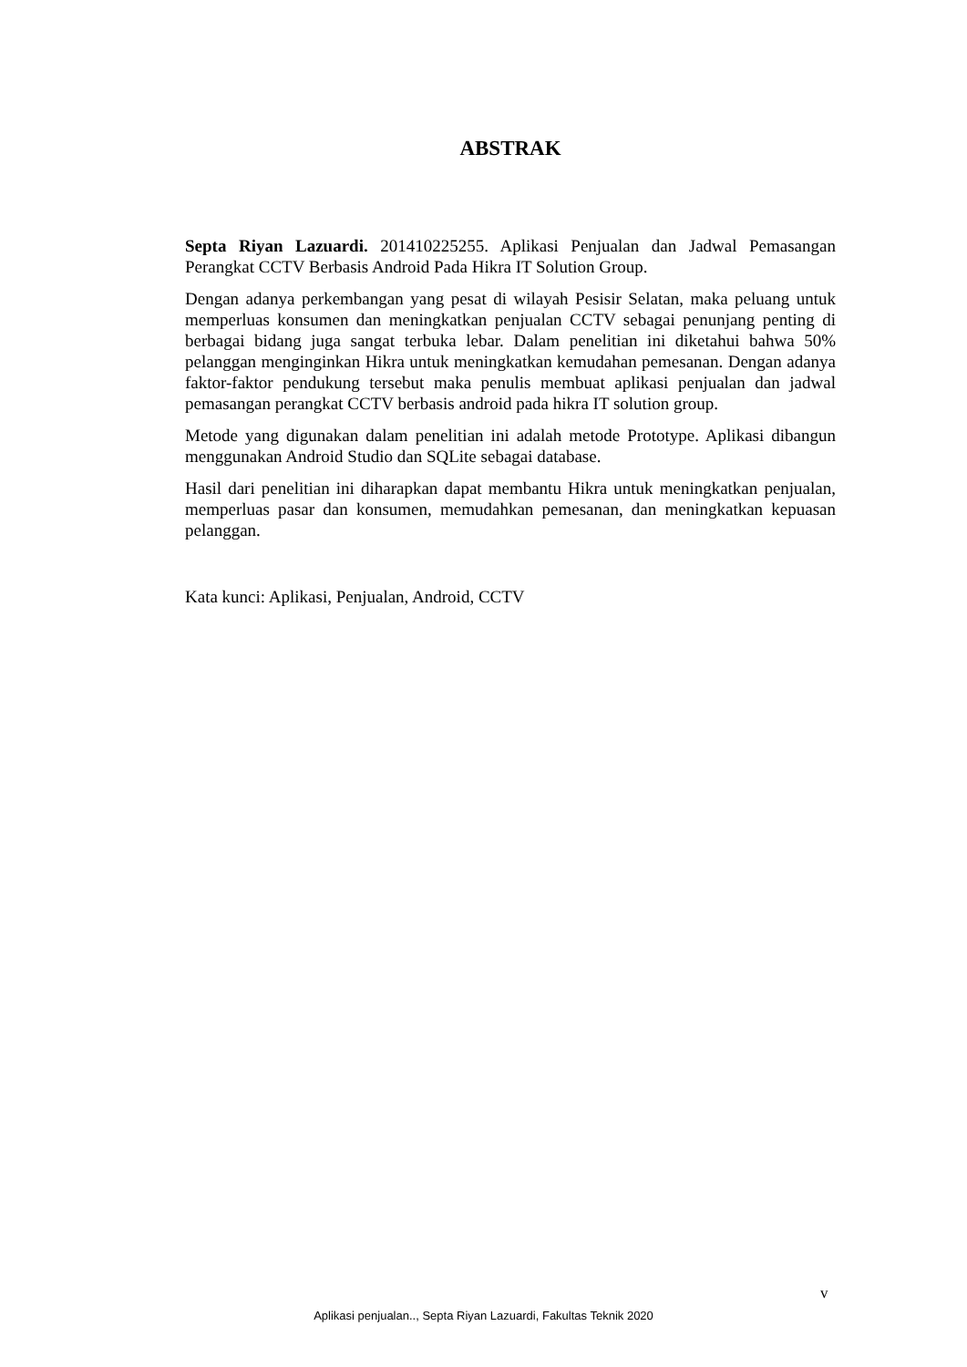ABSTRAK
Septa Riyan Lazuardi. 201410225255. Aplikasi Penjualan dan Jadwal Pemasangan Perangkat CCTV Berbasis Android Pada Hikra IT Solution Group.
Dengan adanya perkembangan yang pesat di wilayah Pesisir Selatan, maka peluang untuk memperluas konsumen dan meningkatkan penjualan CCTV sebagai penunjang penting di berbagai bidang juga sangat terbuka lebar. Dalam penelitian ini diketahui bahwa 50% pelanggan menginginkan Hikra untuk meningkatkan kemudahan pemesanan. Dengan adanya faktor-faktor pendukung tersebut maka penulis membuat aplikasi penjualan dan jadwal pemasangan perangkat CCTV berbasis android pada hikra IT solution group.
Metode yang digunakan dalam penelitian ini adalah metode Prototype. Aplikasi dibangun menggunakan Android Studio dan SQLite sebagai database.
Hasil dari penelitian ini diharapkan dapat membantu Hikra untuk meningkatkan penjualan, memperluas pasar dan konsumen, memudahkan pemesanan, dan meningkatkan kepuasan pelanggan.
Kata kunci: Aplikasi, Penjualan, Android, CCTV
v
Aplikasi penjualan.., Septa Riyan Lazuardi, Fakultas Teknik 2020